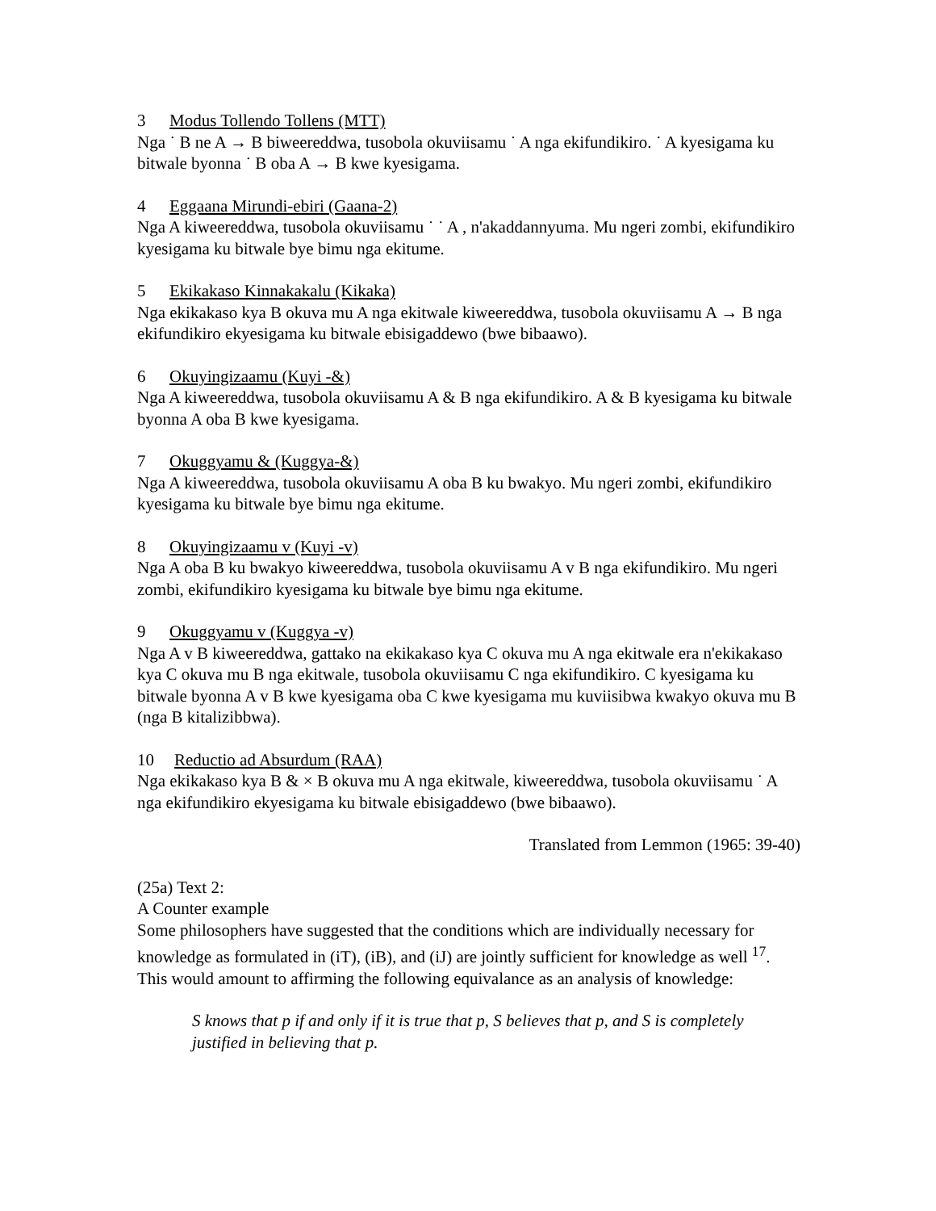3 Modus Tollendo Tollens (MTT)
Nga ˙ B ne A → B biweereddwa, tusobola okuviisamu ˙ A nga ekifundikiro. ˙ A kyesigama ku bitwale byonna ˙ B oba A → B kwe kyesigama.
4 Eggaana Mirundi-ebiri (Gaana-2)
Nga A kiweereddwa, tusobola okuviisamu ˙ ˙ A , n'akaddannyuma. Mu ngeri zombi, ekifundikiro kyesigama ku bitwale bye bimu nga ekitume.
5 Ekikakaso Kinnakakalu (Kikaka)
Nga ekikakaso kya B okuva mu A nga ekitwale kiweereddwa, tusobola okuviisamu A → B nga ekifundikiro ekyesigama ku bitwale ebisigaddewo (bwe bibaawo).
6 Okuyingizaamu (Kuyi -&)
Nga A kiweereddwa, tusobola okuviisamu A & B nga ekifundikiro. A & B kyesigama ku bitwale byonna A oba B kwe kyesigama.
7 Okuggyamu & (Kuggya-&)
Nga A kiweereddwa, tusobola okuviisamu A oba B ku bwakyo. Mu ngeri zombi, ekifundikiro kyesigama ku bitwale bye bimu nga ekitume.
8 Okuyingizaamu v (Kuyi -v)
Nga A oba B ku bwakyo kiweereddwa, tusobola okuviisamu A v B nga ekifundikiro. Mu ngeri zombi, ekifundikiro kyesigama ku bitwale bye bimu nga ekitume.
9 Okuggyamu v (Kuggya -v)
Nga A v B kiweereddwa, gattako na ekikakaso kya C okuva mu A nga ekitwale era n'ekikakaso kya C okuva mu B nga ekitwale, tusobola okuviisamu C nga ekifundikiro. C kyesigama ku bitwale byonna A v B kwe kyesigama oba C kwe kyesigama mu kuviisibwa kwakyo okuva mu B (nga B kitalizibbwa).
10 Reductio ad Absurdum (RAA)
Nga ekikakaso kya B & × B okuva mu A nga ekitwale, kiweereddwa, tusobola okuviisamu ˙ A nga ekifundikiro ekyesigama ku bitwale ebisigaddewo (bwe bibaawo).
Translated from Lemmon (1965: 39-40)
(25a) Text 2:
A Counter example
Some philosophers have suggested that the conditions which are individually necessary for knowledge as formulated in (iT), (iB), and (iJ) are jointly sufficient for knowledge as well <sup>17</sup>. This would amount to affirming the following equivalance as an analysis of knowledge:
S knows that p if and only if it is true that p, S believes that p, and S is completely justified in believing that p.